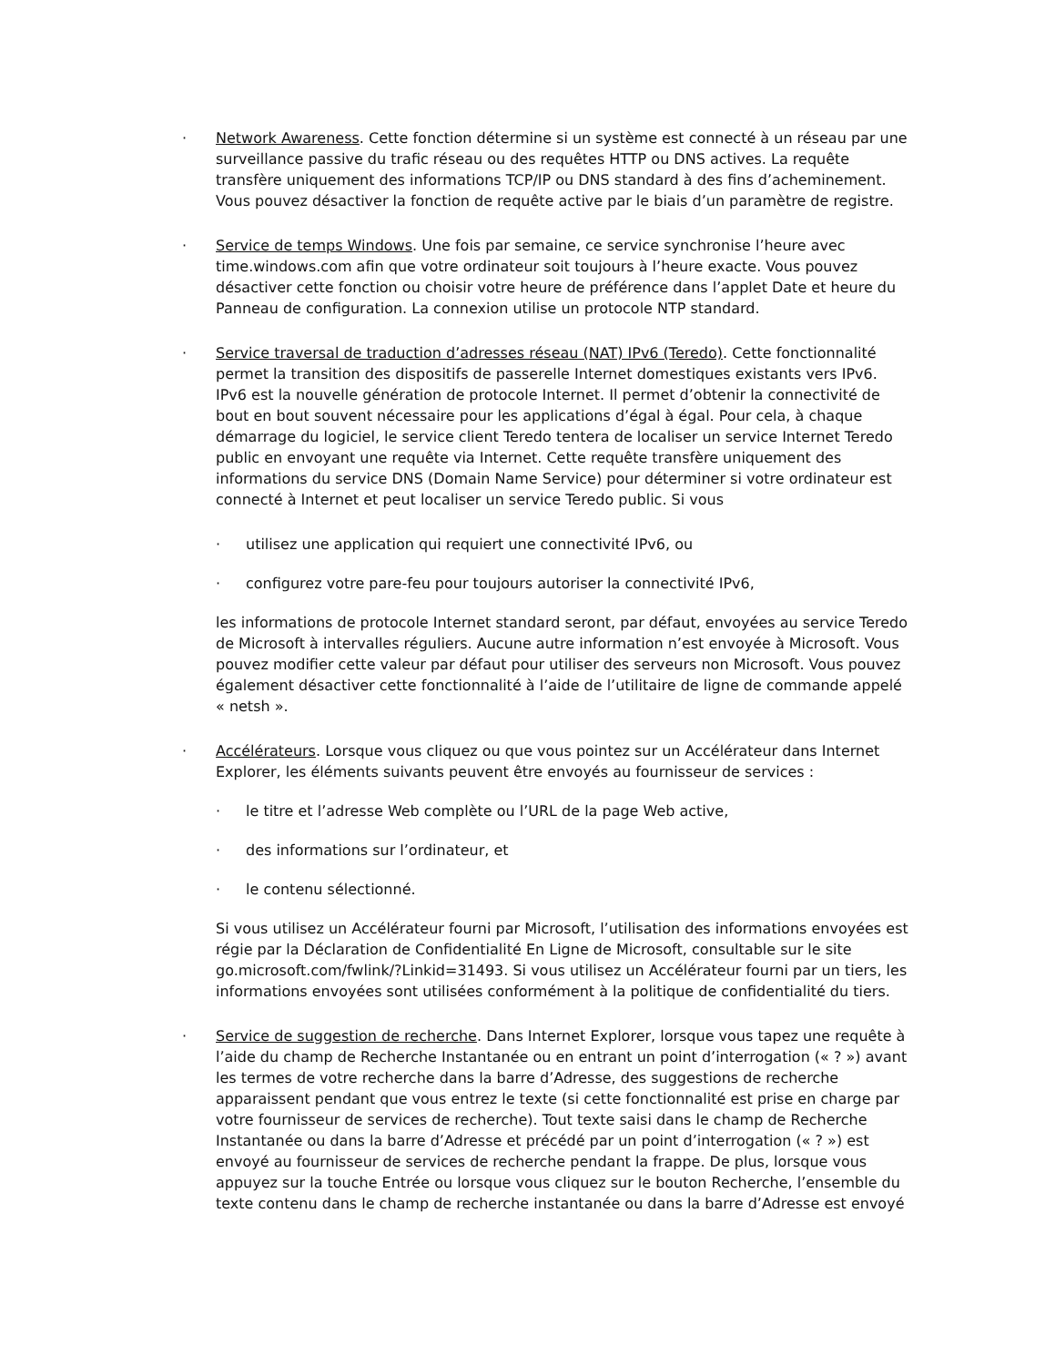· Network Awareness. Cette fonction détermine si un système est connecté à un réseau par une surveillance passive du trafic réseau ou des requêtes HTTP ou DNS actives. La requête transfère uniquement des informations TCP/IP ou DNS standard à des fins d’acheminement. Vous pouvez désactiver la fonction de requête active par le biais d’un paramètre de registre.
· Service de temps Windows. Une fois par semaine, ce service synchronise l’heure avec time.windows.com afin que votre ordinateur soit toujours à l’heure exacte. Vous pouvez désactiver cette fonction ou choisir votre heure de préférence dans l’applet Date et heure du Panneau de configuration. La connexion utilise un protocole NTP standard.
· Service traversal de traduction d’adresses réseau (NAT) IPv6 (Teredo). Cette fonctionnalité permet la transition des dispositifs de passerelle Internet domestiques existants vers IPv6. IPv6 est la nouvelle génération de protocole Internet. Il permet d’obtenir la connectivité de bout en bout souvent nécessaire pour les applications d’égal à égal. Pour cela, à chaque démarrage du logiciel, le service client Teredo tentera de localiser un service Internet Teredo public en envoyant une requête via Internet. Cette requête transfère uniquement des informations du service DNS (Domain Name Service) pour déterminer si votre ordinateur est connecté à Internet et peut localiser un service Teredo public. Si vous
· utilisez une application qui requiert une connectivité IPv6, ou
· configurez votre pare-feu pour toujours autoriser la connectivité IPv6,
les informations de protocole Internet standard seront, par défaut, envoyées au service Teredo de Microsoft à intervalles réguliers. Aucune autre information n’est envoyée à Microsoft. Vous pouvez modifier cette valeur par défaut pour utiliser des serveurs non Microsoft. Vous pouvez également désactiver cette fonctionnalité à l’aide de l’utilitaire de ligne de commande appelé « netsh ».
· Accélérateurs. Lorsque vous cliquez ou que vous pointez sur un Accélérateur dans Internet Explorer, les éléments suivants peuvent être envoyés au fournisseur de services :
· le titre et l’adresse Web complète ou l’URL de la page Web active,
· des informations sur l’ordinateur, et
· le contenu sélectionné.
Si vous utilisez un Accélérateur fourni par Microsoft, l’utilisation des informations envoyées est régie par la Déclaration de Confidentialité En Ligne de Microsoft, consultable sur le site go.microsoft.com/fwlink/?Linkid=31493. Si vous utilisez un Accélérateur fourni par un tiers, les informations envoyées sont utilisées conformément à la politique de confidentialité du tiers.
· Service de suggestion de recherche. Dans Internet Explorer, lorsque vous tapez une requête à l’aide du champ de Recherche Instantanée ou en entrant un point d’interrogation (« ? ») avant les termes de votre recherche dans la barre d’Adresse, des suggestions de recherche apparaissent pendant que vous entrez le texte (si cette fonctionnalité est prise en charge par votre fournisseur de services de recherche). Tout texte saisi dans le champ de Recherche Instantanée ou dans la barre d’Adresse et précédé par un point d’interrogation (« ? ») est envoyé au fournisseur de services de recherche pendant la frappe. De plus, lorsque vous appuyez sur la touche Entrée ou lorsque vous cliquez sur le bouton Recherche, l’ensemble du texte contenu dans le champ de recherche instantanée ou dans la barre d’Adresse est envoyé